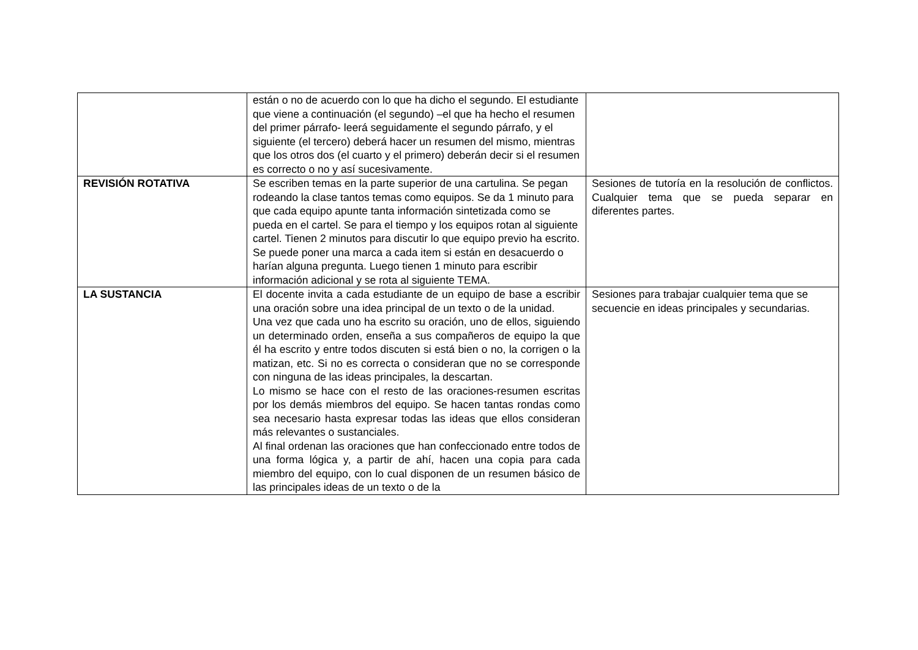| | están o no de acuerdo con lo que ha dicho el segundo. El estudiante que viene a continuación (el segundo) –el que ha hecho el resumen del primer párrafo- leerá seguidamente el segundo párrafo, y el siguiente (el tercero) deberá hacer un resumen del mismo, mientras que los otros dos (el cuarto y el primero) deberán decir si el resumen es correcto o no y así sucesivamente. | |
| REVISIÓN ROTATIVA | Se escriben temas en la parte superior de una cartulina. Se pegan rodeando la clase tantos temas como equipos. Se da 1 minuto para que cada equipo apunte tanta información sintetizada como se pueda en el cartel. Se para el tiempo y los equipos rotan al siguiente cartel. Tienen 2 minutos para discutir lo que equipo previo ha escrito. Se puede poner una marca a cada item si están en desacuerdo o harían alguna pregunta. Luego tienen 1 minuto para escribir información adicional y se rota al siguiente TEMA. | Sesiones de tutoría en la resolución de conflictos. Cualquier tema que se pueda separar en diferentes partes. |
| LA SUSTANCIA | El docente invita a cada estudiante de un equipo de base a escribir una oración sobre una idea principal de un texto o de la unidad. Una vez que cada uno ha escrito su oración, uno de ellos, siguiendo un determinado orden, enseña a sus compañeros de equipo la que él ha escrito y entre todos discuten si está bien o no, la corrigen o la matizan, etc. Si no es correcta o consideran que no se corresponde con ninguna de las ideas principales, la descartan. Lo mismo se hace con el resto de las oraciones-resumen escritas por los demás miembros del equipo. Se hacen tantas rondas como sea necesario hasta expresar todas las ideas que ellos consideran más relevantes o sustanciales. Al final ordenan las oraciones que han confeccionado entre todos de una forma lógica y, a partir de ahí, hacen una copia para cada miembro del equipo, con lo cual disponen de un resumen básico de las principales ideas de un texto o de la | Sesiones para trabajar cualquier tema que se secuencie en ideas principales y secundarias. |